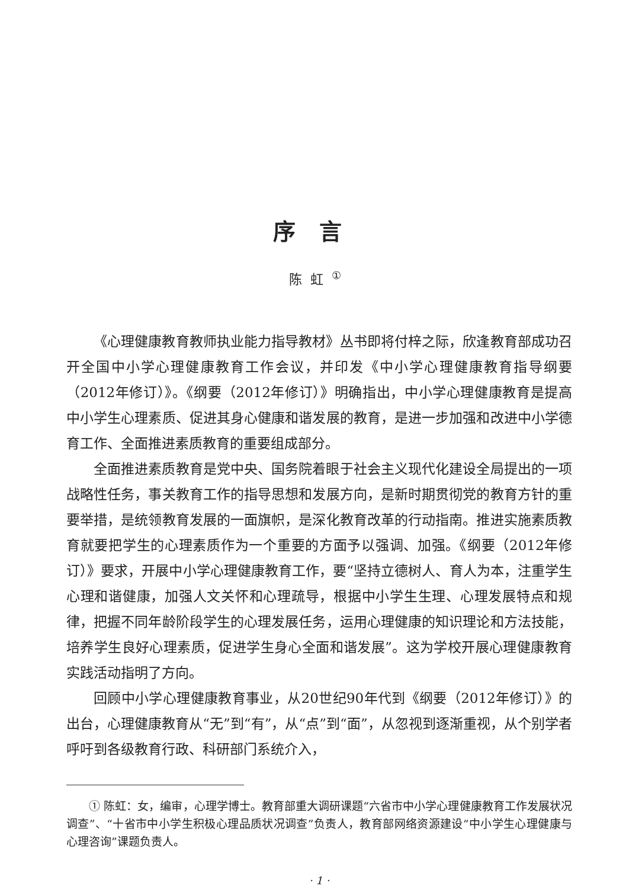序言
陈虹<sup>①</sup>
《心理健康教育教师执业能力指导教材》丛书即将付梓之际，欣逢教育部成功召开全国中小学心理健康教育工作会议，并印发《中小学心理健康教育指导纲要（2012年修订）》。《纲要（2012年修订）》明确指出，中小学心理健康教育是提高中小学生心理素质、促进其身心健康和谐发展的教育，是进一步加强和改进中小学德育工作、全面推进素质教育的重要组成部分。
全面推进素质教育是党中央、国务院着眼于社会主义现代化建设全局提出的一项战略性任务，事关教育工作的指导思想和发展方向，是新时期贯彻党的教育方针的重要举措，是统领教育发展的一面旗帜，是深化教育改革的行动指南。推进实施素质教育就要把学生的心理素质作为一个重要的方面予以强调、加强。《纲要（2012年修订）》要求，开展中小学心理健康教育工作，要“坚持立德树人、育人为本，注重学生心理和谐健康，加强人文关怀和心理疏导，根据中小学生生理、心理发展特点和规律，把握不同年龄阶段学生的心理发展任务，运用心理健康的知识理论和方法技能，培养学生良好心理素质，促进学生身心全面和谐发展”。这为学校开展心理健康教育实践活动指明了方向。
回顾中小学心理健康教育事业，从20世纪90年代到《纲要（2012年修订）》的出台，心理健康教育从“无”到“有”，从“点”到“面”，从忽视到逐渐重视，从个别学者呼吁到各级教育行政、科研部门系统介入，
① 陈虹：女，编审，心理学博士。教育部重大调研课题“六省市中小学心理健康教育工作发展状况调查”、“十省市中小学生积极心理品质状况调查”负责人，教育部网络资源建设“中小学生心理健康与心理咨询”课题负责人。
· 1 ·